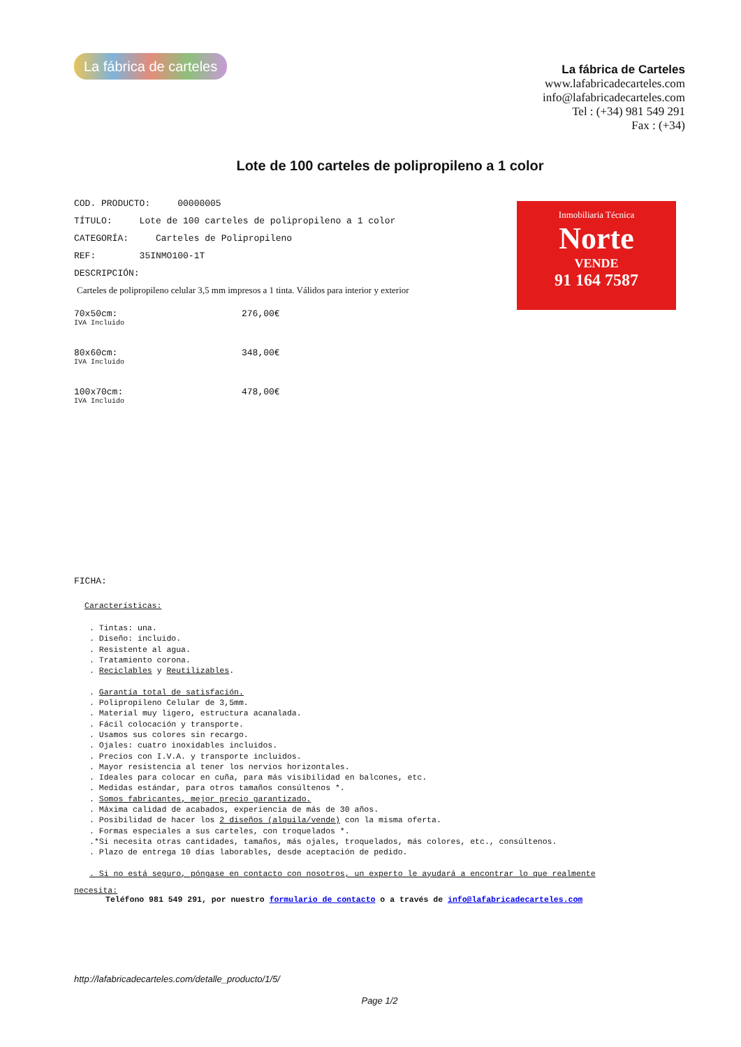La fábrica de carteles
La fábrica de Carteles
www.lafabricadecarteles.com
info@lafabricadecarteles.com
Tel : (+34) 981 549 291
Fax : (+34)
Lote de 100 carteles de polipropileno a 1 color
COD. PRODUCTO: 00000005
TÍTULO: Lote de 100 carteles de polipropileno a 1 color
CATEGORÍA: Carteles de Polipropileno
REF: 35INMO100-1T
DESCRIPCIÓN:
Carteles de polipropileno celular 3,5 mm impresos a 1 tinta. Válidos para interior y exterior
70x50cm:
IVA Incluido
276,00€
80x60cm:
IVA Incluido
348,00€
100x70cm:
IVA Incluido
478,00€
FICHA:
Características:
. Tintas: una.
. Diseño: incluido.
. Resistente al agua.
. Tratamiento corona.
. Reciclables y Reutilizables.
. Garantía total de satisfación.
. Polipropileno Celular de 3,5mm.
. Material muy ligero, estructura acanalada.
. Fácil colocación y transporte.
. Usamos sus colores sin recargo.
. Ojales: cuatro inoxidables incluidos.
. Precios con I.V.A. y transporte incluidos.
. Mayor resistencia al tener los nervios horizontales.
. Ideales para colocar en cuña, para más visibilidad en balcones, etc.
. Medidas estándar, para otros tamaños consúltenos *.
. Somos fabricantes, mejor precio garantizado.
. Máxima calidad de acabados, experiencia de más de 30 años.
. Posibilidad de hacer los 2 diseños (alquila/vende) con la misma oferta.
. Formas especiales a sus carteles, con troquelados *.
.*Si necesita otras cantidades, tamaños, más ojales, troquelados, más colores, etc., consúltenos.
. Plazo de entrega 10 días laborables, desde aceptación de pedido.
. Si no está seguro, póngase en contacto con nosotros, un experto le ayudará a encontrar lo que realmente
necesita:
Teléfono 981 549 291, por nuestro formulario de contacto o a través de info@lafabricadecarteles.com
http://lafabricadecarteles.com/detalle_producto/1/5/
Page 1/2
Inmobiliaria Técnica
Norte
VENDE
91 164 7587